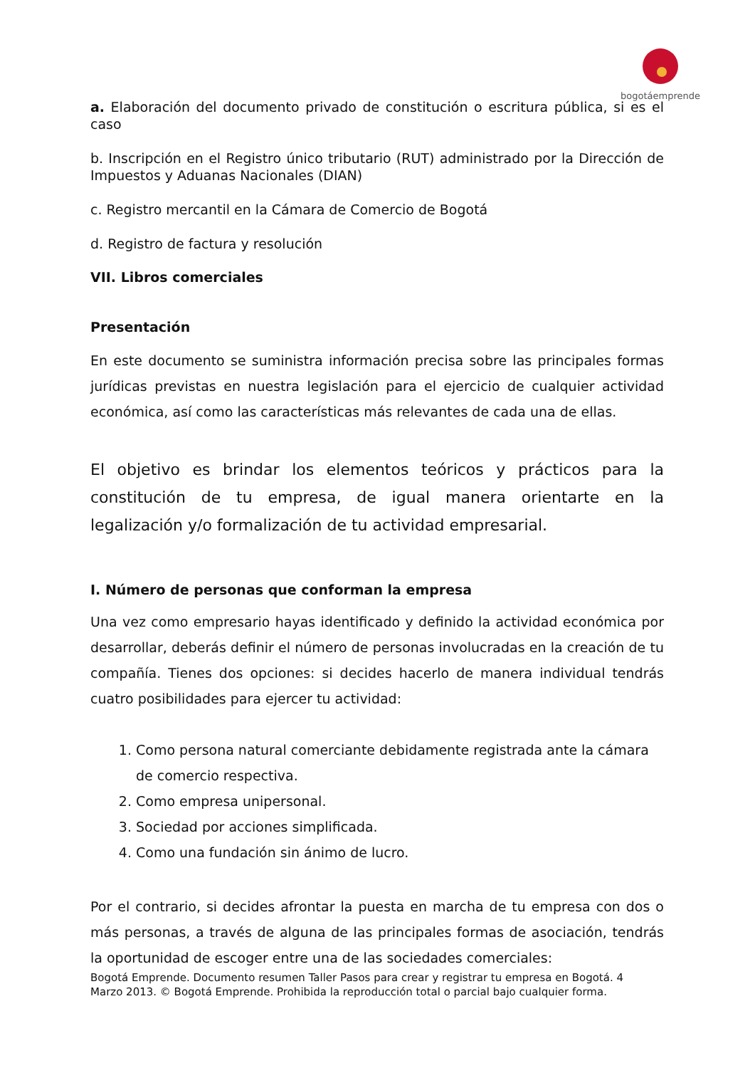bogotáemprende
a. Elaboración del documento privado de constitución o escritura pública, si es el caso
b. Inscripción en el Registro único tributario (RUT) administrado por la Dirección de Impuestos y Aduanas Nacionales (DIAN)
c. Registro mercantil en la Cámara de Comercio de Bogotá
d. Registro de factura y resolución
VII. Libros comerciales
Presentación
En este documento se suministra información precisa sobre las principales formas jurídicas previstas en nuestra legislación para el ejercicio de cualquier actividad económica, así como las características más relevantes de cada una de ellas.
El objetivo es brindar los elementos teóricos y prácticos para la constitución de tu empresa, de igual manera orientarte en la legalización y/o formalización de tu actividad empresarial.
I. Número de personas que conforman la empresa
Una vez como empresario hayas identificado y definido la actividad económica por desarrollar, deberás definir el número de personas involucradas en la creación de tu compañía. Tienes dos opciones: si decides hacerlo de manera individual tendrás cuatro posibilidades para ejercer tu actividad:
1. Como persona natural comerciante debidamente registrada ante la cámara de comercio respectiva.
2. Como empresa unipersonal.
3. Sociedad por acciones simplificada.
4. Como una fundación sin ánimo de lucro.
Por el contrario, si decides afrontar la puesta en marcha de tu empresa con dos o más personas, a través de alguna de las principales formas de asociación, tendrás la oportunidad de escoger entre una de las sociedades comerciales:
Bogotá Emprende. Documento resumen Taller Pasos para crear y registrar tu empresa en Bogotá. 4
Marzo 2013. © Bogotá Emprende. Prohibida la reproducción total o parcial bajo cualquier forma.